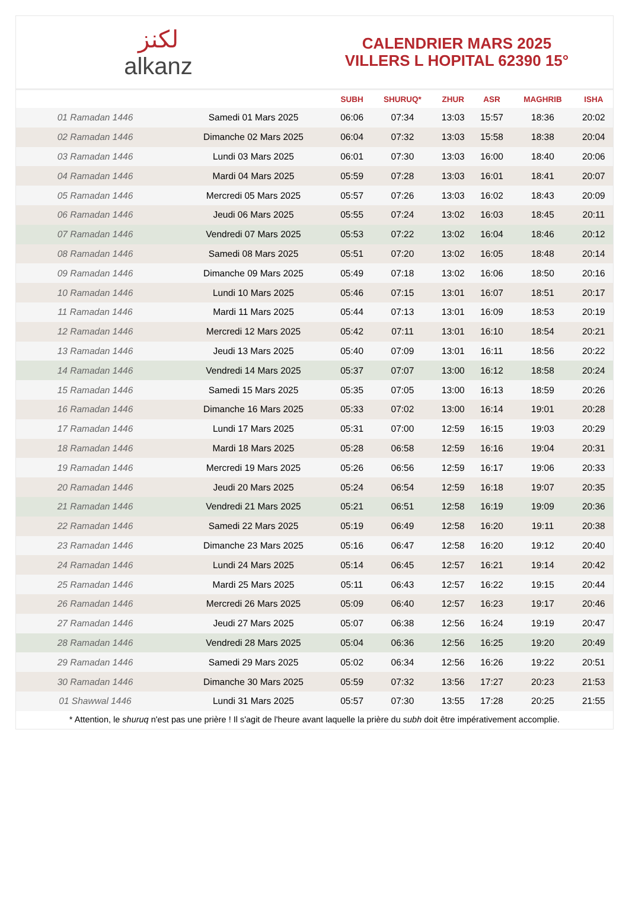لكنز
alkanz
CALENDRIER MARS 2025
VILLERS L HOPITAL 62390 15°
| | | SUBH | SHURUQ* | ZHUR | ASR | MAGHRIB | ISHA |
| --- | --- | --- | --- | --- | --- | --- | --- |
| 01 Ramadan 1446 | Samedi 01 Mars 2025 | 06:06 | 07:34 | 13:03 | 15:57 | 18:36 | 20:02 |
| 02 Ramadan 1446 | Dimanche 02 Mars 2025 | 06:04 | 07:32 | 13:03 | 15:58 | 18:38 | 20:04 |
| 03 Ramadan 1446 | Lundi 03 Mars 2025 | 06:01 | 07:30 | 13:03 | 16:00 | 18:40 | 20:06 |
| 04 Ramadan 1446 | Mardi 04 Mars 2025 | 05:59 | 07:28 | 13:03 | 16:01 | 18:41 | 20:07 |
| 05 Ramadan 1446 | Mercredi 05 Mars 2025 | 05:57 | 07:26 | 13:03 | 16:02 | 18:43 | 20:09 |
| 06 Ramadan 1446 | Jeudi 06 Mars 2025 | 05:55 | 07:24 | 13:02 | 16:03 | 18:45 | 20:11 |
| 07 Ramadan 1446 | Vendredi 07 Mars 2025 | 05:53 | 07:22 | 13:02 | 16:04 | 18:46 | 20:12 |
| 08 Ramadan 1446 | Samedi 08 Mars 2025 | 05:51 | 07:20 | 13:02 | 16:05 | 18:48 | 20:14 |
| 09 Ramadan 1446 | Dimanche 09 Mars 2025 | 05:49 | 07:18 | 13:02 | 16:06 | 18:50 | 20:16 |
| 10 Ramadan 1446 | Lundi 10 Mars 2025 | 05:46 | 07:15 | 13:01 | 16:07 | 18:51 | 20:17 |
| 11 Ramadan 1446 | Mardi 11 Mars 2025 | 05:44 | 07:13 | 13:01 | 16:09 | 18:53 | 20:19 |
| 12 Ramadan 1446 | Mercredi 12 Mars 2025 | 05:42 | 07:11 | 13:01 | 16:10 | 18:54 | 20:21 |
| 13 Ramadan 1446 | Jeudi 13 Mars 2025 | 05:40 | 07:09 | 13:01 | 16:11 | 18:56 | 20:22 |
| 14 Ramadan 1446 | Vendredi 14 Mars 2025 | 05:37 | 07:07 | 13:00 | 16:12 | 18:58 | 20:24 |
| 15 Ramadan 1446 | Samedi 15 Mars 2025 | 05:35 | 07:05 | 13:00 | 16:13 | 18:59 | 20:26 |
| 16 Ramadan 1446 | Dimanche 16 Mars 2025 | 05:33 | 07:02 | 13:00 | 16:14 | 19:01 | 20:28 |
| 17 Ramadan 1446 | Lundi 17 Mars 2025 | 05:31 | 07:00 | 12:59 | 16:15 | 19:03 | 20:29 |
| 18 Ramadan 1446 | Mardi 18 Mars 2025 | 05:28 | 06:58 | 12:59 | 16:16 | 19:04 | 20:31 |
| 19 Ramadan 1446 | Mercredi 19 Mars 2025 | 05:26 | 06:56 | 12:59 | 16:17 | 19:06 | 20:33 |
| 20 Ramadan 1446 | Jeudi 20 Mars 2025 | 05:24 | 06:54 | 12:59 | 16:18 | 19:07 | 20:35 |
| 21 Ramadan 1446 | Vendredi 21 Mars 2025 | 05:21 | 06:51 | 12:58 | 16:19 | 19:09 | 20:36 |
| 22 Ramadan 1446 | Samedi 22 Mars 2025 | 05:19 | 06:49 | 12:58 | 16:20 | 19:11 | 20:38 |
| 23 Ramadan 1446 | Dimanche 23 Mars 2025 | 05:16 | 06:47 | 12:58 | 16:20 | 19:12 | 20:40 |
| 24 Ramadan 1446 | Lundi 24 Mars 2025 | 05:14 | 06:45 | 12:57 | 16:21 | 19:14 | 20:42 |
| 25 Ramadan 1446 | Mardi 25 Mars 2025 | 05:11 | 06:43 | 12:57 | 16:22 | 19:15 | 20:44 |
| 26 Ramadan 1446 | Mercredi 26 Mars 2025 | 05:09 | 06:40 | 12:57 | 16:23 | 19:17 | 20:46 |
| 27 Ramadan 1446 | Jeudi 27 Mars 2025 | 05:07 | 06:38 | 12:56 | 16:24 | 19:19 | 20:47 |
| 28 Ramadan 1446 | Vendredi 28 Mars 2025 | 05:04 | 06:36 | 12:56 | 16:25 | 19:20 | 20:49 |
| 29 Ramadan 1446 | Samedi 29 Mars 2025 | 05:02 | 06:34 | 12:56 | 16:26 | 19:22 | 20:51 |
| 30 Ramadan 1446 | Dimanche 30 Mars 2025 | 05:59 | 07:32 | 13:56 | 17:27 | 20:23 | 21:53 |
| 01 Shawwal 1446 | Lundi 31 Mars 2025 | 05:57 | 07:30 | 13:55 | 17:28 | 20:25 | 21:55 |
* Attention, le shuruq n'est pas une prière ! Il s'agit de l'heure avant laquelle la prière du subh doit être impérativement accomplie.